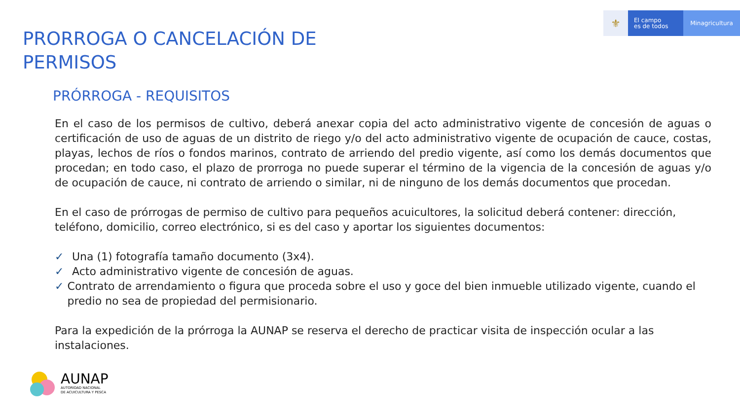⚜
El campo
es de todos
Minagricultura
PRORROGA O CANCELACIÓN DE
PERMISOS
PRÓRROGA - REQUISITOS
En el caso de los permisos de cultivo, deberá anexar copia del acto administrativo vigente de concesión de aguas o certificación de uso de aguas de un distrito de riego y/o del acto administrativo vigente de ocupación de cauce, costas, playas, lechos de ríos o fondos marinos, contrato de arriendo del predio vigente, así como los demás documentos que procedan; en todo caso, el plazo de prorroga no puede superar el término de la vigencia de la concesión de aguas y/o de ocupación de cauce, ni contrato de arriendo o similar, ni de ninguno de los demás documentos que procedan.
En el caso de prórrogas de permiso de cultivo para pequeños acuicultores, la solicitud deberá contener: dirección, teléfono, domicilio, correo electrónico, si es del caso y aportar los siguientes documentos:
✓ Una (1) fotografía tamaño documento (3x4).
✓ Acto administrativo vigente de concesión de aguas.
✓ Contrato de arrendamiento o figura que proceda sobre el uso y goce del bien inmueble utilizado vigente, cuando el predio no sea de propiedad del permisionario.
Para la expedición de la prórroga la AUNAP se reserva el derecho de practicar visita de inspección ocular a las instalaciones.
AUNAP
AUTORIDAD NACIONAL
DE ACUICULTURA Y PESCA